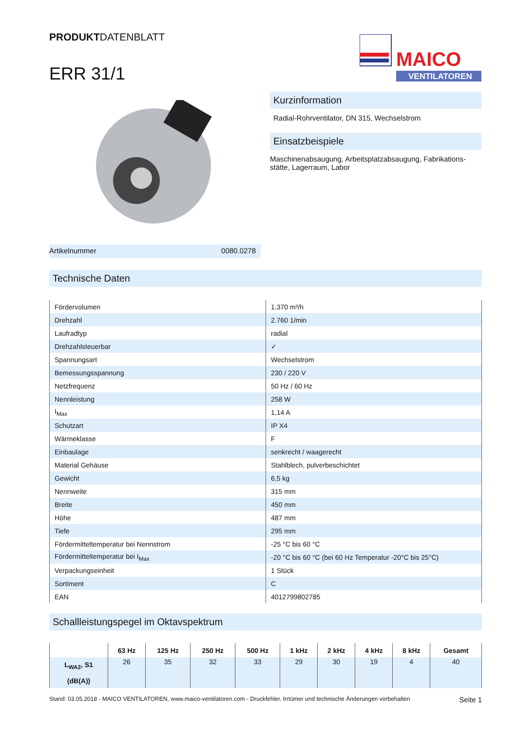PRODUKTDATENBLATT
ERR 31/1
MAICO
VENTILATOREN
Kurzinformation
Radial-Rohrventilator, DN 315, Wechselstrom
Einsatzbeispiele
Maschinenabsaugung, Arbeitsplatzabsaugung, Fabrikations-stätte, Lagerraum, Labor
Artikelnummer 0080.0278
Technische Daten
| Fördervolumen | 1.370 m³/h |
| Drehzahl | 2.760 1/min |
| Laufradtyp | radial |
| Drehzahlsteuerbar | ✓ |
| Spannungsart | Wechselstrom |
| Bemessungsspannung | 230 / 220 V |
| Netzfrequenz | 50 Hz / 60 Hz |
| Nennleistung | 258 W |
| I<sub>Max</sub> | 1,14 A |
| Schutzart | IP X4 |
| Wärmeklasse | F |
| Einbaulage | senkrecht / waagerecht |
| Material Gehäuse | Stahlblech, pulverbeschichtet |
| Gewicht | 6,5 kg |
| Nennweite | 315 mm |
| Breite | 450 mm |
| Höhe | 487 mm |
| Tiefe | 295 mm |
| Fördermitteltemperatur bei Nennstrom | -25 °C bis 60 °C |
| Fördermitteltemperatur bei I<sub>Max</sub> | -20 °C bis 60 °C (bei 60 Hz Temperatur -20°C bis 25°C) |
| Verpackungseinheit | 1 Stück |
| Sortiment | C |
| EAN | 4012799802785 |
Schallleistungspegel im Oktavspektrum
| | 63 Hz | 125 Hz | 250 Hz | 500 Hz | 1 kHz | 2 kHz | 4 kHz | 8 kHz | Gesamt |
| --- | --- | --- | --- | --- | --- | --- | --- | --- | --- |
| L<sub>WA2</sub>, S1 (dB(A)) | 26 | 35 | 32 | 33 | 29 | 30 | 19 | 4 | 40 |
Stand: 03.05.2018 - MAICO VENTILATOREN, www.maico-ventilatoren.com - Druckfehler, Irrtümer und technische Änderungen vorbehalten Seite 1